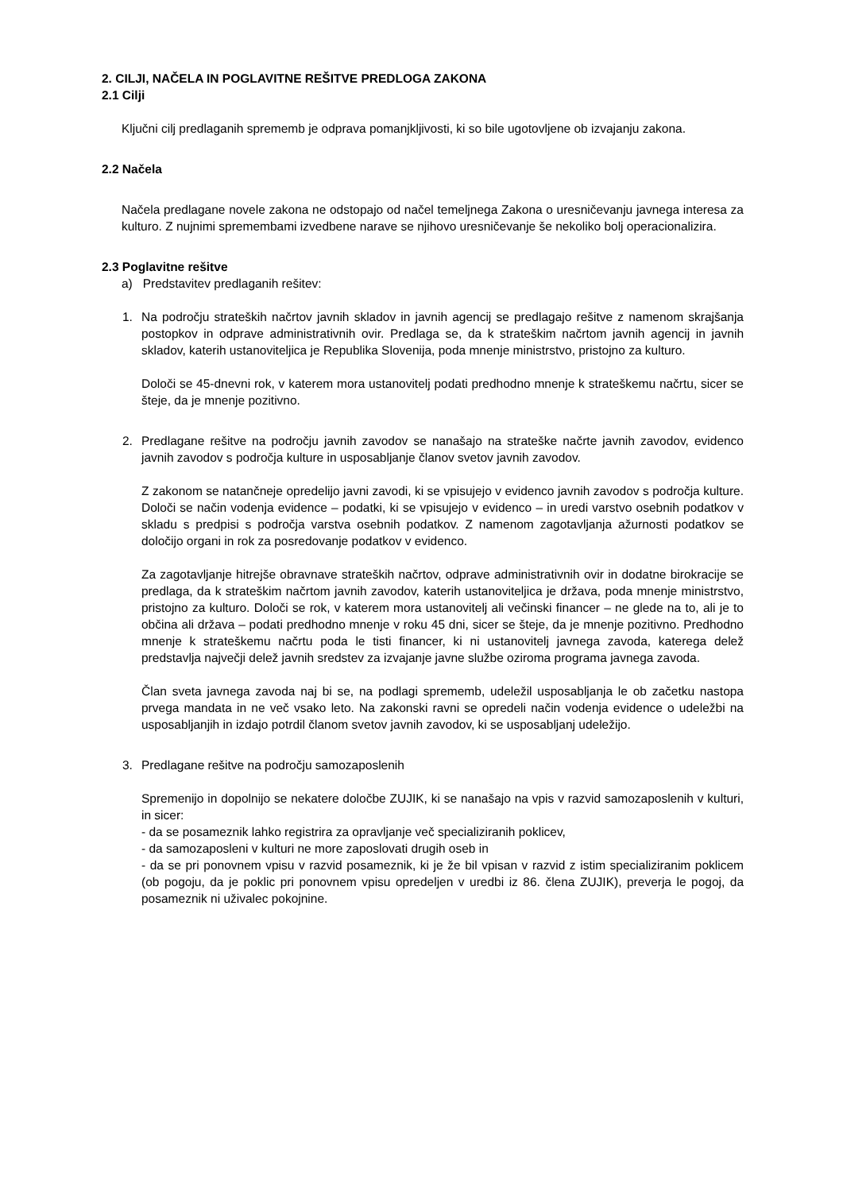2. CILJI, NAČELA IN POGLAVITNE REŠITVE PREDLOGA ZAKONA
2.1 Cilji
Ključni cilj predlaganih sprememb je odprava pomanjkljivosti, ki so bile ugotovljene ob izvajanju zakona.
2.2 Načela
Načela predlagane novele zakona ne odstopajo od načel temeljnega Zakona o uresničevanju javnega interesa za kulturo. Z nujnimi spremembami izvedbene narave se njihovo uresničevanje še nekoliko bolj operacionalizira.
2.3 Poglavitne rešitve
a) Predstavitev predlaganih rešitev:
1. Na področju strateških načrtov javnih skladov in javnih agencij se predlagajo rešitve z namenom skrajšanja postopkov in odprave administrativnih ovir. Predlaga se, da k strateškim načrtom javnih agencij in javnih skladov, katerih ustanoviteljica je Republika Slovenija, poda mnenje ministrstvo, pristojno za kulturo.
Določi se 45-dnevni rok, v katerem mora ustanovitelj podati predhodno mnenje k strateškemu načrtu, sicer se šteje, da je mnenje pozitivno.
2. Predlagane rešitve na področju javnih zavodov se nanašajo na strateške načrte javnih zavodov, evidenco javnih zavodov s področja kulture in usposabljanje članov svetov javnih zavodov.
Z zakonom se natančneje opredelijo javni zavodi, ki se vpisujejo v evidenco javnih zavodov s področja kulture. Določi se način vodenja evidence – podatki, ki se vpisujejo v evidenco – in uredi varstvo osebnih podatkov v skladu s predpisi s področja varstva osebnih podatkov. Z namenom zagotavljanja ažurnosti podatkov se določijo organi in rok za posredovanje podatkov v evidenco.
Za zagotavljanje hitrejše obravnave strateških načrtov, odprave administrativnih ovir in dodatne birokracije se predlaga, da k strateškim načrtom javnih zavodov, katerih ustanoviteljica je država, poda mnenje ministrstvo, pristojno za kulturo. Določi se rok, v katerem mora ustanovitelj ali večinski financer – ne glede na to, ali je to občina ali država – podati predhodno mnenje v roku 45 dni, sicer se šteje, da je mnenje pozitivno. Predhodno mnenje k strateškemu načrtu poda le tisti financer, ki ni ustanovitelj javnega zavoda, katerega delež predstavlja največji delež javnih sredstev za izvajanje javne službe oziroma programa javnega zavoda.
Član sveta javnega zavoda naj bi se, na podlagi sprememb, udeležil usposabljanja le ob začetku nastopa prvega mandata in ne več vsako leto. Na zakonski ravni se opredeli način vodenja evidence o udeležbi na usposabljanjih in izdajo potrdil članom svetov javnih zavodov, ki se usposabljanj udeležijo.
3. Predlagane rešitve na področju samozaposlenih
Spremenijo in dopolnijo se nekatere določbe ZUJIK, ki se nanašajo na vpis v razvid samozaposlenih v kulturi, in sicer:
- da se posameznik lahko registrira za opravljanje več specializiranih poklicev,
- da samozaposleni v kulturi ne more zaposlovati drugih oseb in
- da se pri ponovnem vpisu v razvid posameznik, ki je že bil vpisan v razvid z istim specializiranim poklicem (ob pogoju, da je poklic pri ponovnem vpisu opredeljen v uredbi iz 86. člena ZUJIK), preverja le pogoj, da posameznik ni uživalec pokojnine.